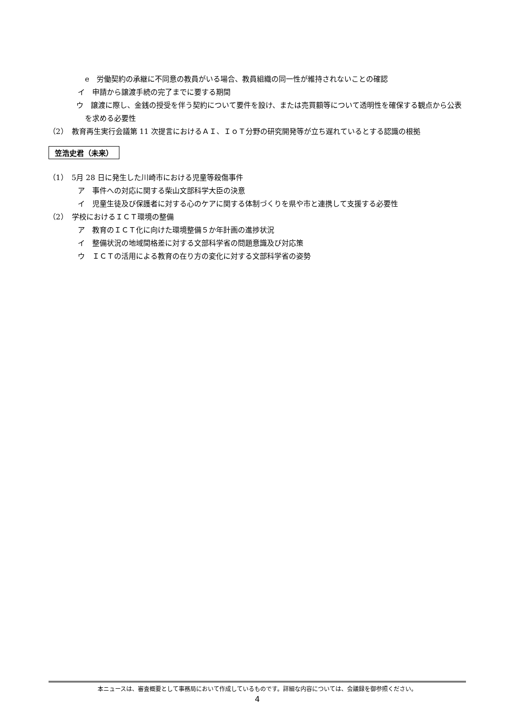e　労働契約の承継に不同意の教員がいる場合、教員組織の同一性が維持されないことの確認
イ　申請から譲渡手続の完了までに要する期間
ウ　譲渡に際し、金銭の授受を伴う契約について要件を設け、または売買額等について透明性を確保する観点から公表を求める必要性
（2）　教育再生実行会議第 11 次提言におけるＡＩ、ＩｏＴ分野の研究開発等が立ち遅れているとする認識の根拠
笠浩史君（未来）
（1）　5月 28 日に発生した川崎市における児童等殺傷事件
ア　事件への対応に関する柴山文部科学大臣の決意
イ　児童生徒及び保護者に対する心のケアに関する体制づくりを県や市と連携して支援する必要性
（2）　学校におけるＩＣＴ環境の整備
ア　教育のＩＣＴ化に向けた環境整備５か年計画の進捗状況
イ　整備状況の地域間格差に対する文部科学省の問題意識及び対応策
ウ　ＩＣＴの活用による教育の在り方の変化に対する文部科学省の姿勢
本ニュースは、審査概要として事務局において作成しているものです。詳細な内容については、会議録を御参照ください。
4